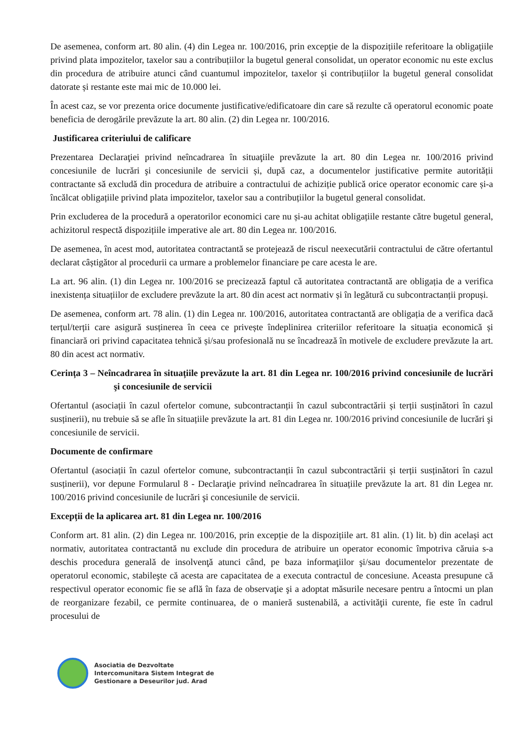De asemenea, conform art. 80 alin. (4) din Legea nr. 100/2016, prin excepție de la dispozițiile referitoare la obligațiile privind plata impozitelor, taxelor sau a contribuțiilor la bugetul general consolidat, un operator economic nu este exclus din procedura de atribuire atunci când cuantumul impozitelor, taxelor și contribuțiilor la bugetul general consolidat datorate și restante este mai mic de 10.000 lei.
În acest caz, se vor prezenta orice documente justificative/edificatoare din care să rezulte că operatorul economic poate beneficia de derogările prevăzute la art. 80 alin. (2) din Legea nr. 100/2016.
Justificarea criteriului de calificare
Prezentarea Declaraţiei privind neîncadrarea în situaţiile prevăzute la art. 80 din Legea nr. 100/2016 privind concesiunile de lucrări şi concesiunile de servicii și, după caz, a documentelor justificative permite autorității contractante să excludă din procedura de atribuire a contractului de achiziție publică orice operator economic care și-a încălcat obligațiile privind plata impozitelor, taxelor sau a contribuțiilor la bugetul general consolidat.
Prin excluderea de la procedură a operatorilor economici care nu și-au achitat obligațiile restante către bugetul general, achizitorul respectă dispozițiile imperative ale art. 80 din Legea nr. 100/2016.
De asemenea, în acest mod, autoritatea contractantă se protejează de riscul neexecutării contractului de către ofertantul declarat câștigător al procedurii ca urmare a problemelor financiare pe care acesta le are.
La art. 96 alin. (1) din Legea nr. 100/2016 se precizează faptul că autoritatea contractantă are obligația de a verifica inexistența situațiilor de excludere prevăzute la art. 80 din acest act normativ și în legătură cu subcontractanții propuși.
De asemenea, conform art. 78 alin. (1) din Legea nr. 100/2016, autoritatea contractantă are obligația de a verifica dacă terțul/terții care asigură susținerea în ceea ce privește îndeplinirea criteriilor referitoare la situația economică și financiară ori privind capacitatea tehnică și/sau profesională nu se încadrează în motivele de excludere prevăzute la art. 80 din acest act normativ.
Cerința 3 – Neîncadrarea în situațiile prevăzute la art. 81 din Legea nr. 100/2016 privind concesiunile de lucrări şi concesiunile de servicii
Ofertantul (asociații în cazul ofertelor comune, subcontractanții în cazul subcontractării și terții susținători în cazul susținerii), nu trebuie să se afle în situațiile prevăzute la art. 81 din Legea nr. 100/2016 privind concesiunile de lucrări şi concesiunile de servicii.
Documente de confirmare
Ofertantul (asociații în cazul ofertelor comune, subcontractanții în cazul subcontractării și terții susținători în cazul susținerii), vor depune Formularul 8 - Declaraţie privind neîncadrarea în situațiile prevăzute la art. 81 din Legea nr. 100/2016 privind concesiunile de lucrări şi concesiunile de servicii.
Excepții de la aplicarea art. 81 din Legea nr. 100/2016
Conform art. 81 alin. (2) din Legea nr. 100/2016, prin excepție de la dispozițiile art. 81 alin. (1) lit. b) din același act normativ, autoritatea contractantă nu exclude din procedura de atribuire un operator economic împotriva căruia s-a deschis procedura generală de insolvenţă atunci când, pe baza informaţiilor şi/sau documentelor prezentate de operatorul economic, stabileşte că acesta are capacitatea de a executa contractul de concesiune. Aceasta presupune că respectivul operator economic fie se află în faza de observaţie şi a adoptat măsurile necesare pentru a întocmi un plan de reorganizare fezabil, ce permite continuarea, de o manieră sustenabilă, a activităţii curente, fie este în cadrul procesului de
Asociatia de Dezvoltate
Intercomunitara Sistem Integrat de
Gestionare a Deseurilor jud. Arad